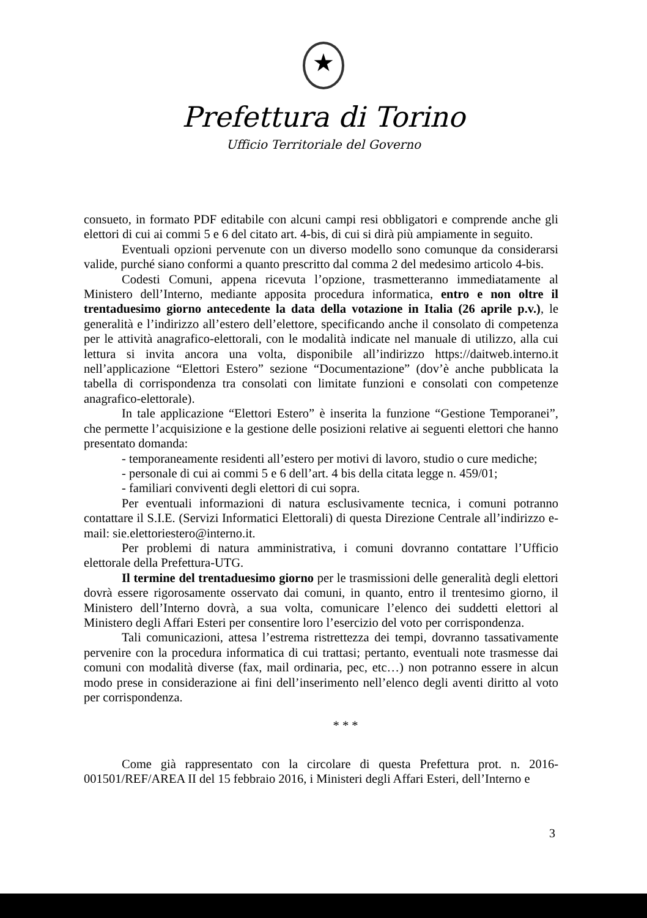★
Prefettura di Torino
Ufficio Territoriale del Governo
consueto, in formato PDF editabile con alcuni campi resi obbligatori e comprende anche gli elettori di cui ai commi 5 e 6 del citato art. 4-bis, di cui si dirà più ampiamente in seguito.
Eventuali opzioni pervenute con un diverso modello sono comunque da considerarsi valide, purché siano conformi a quanto prescritto dal comma 2 del medesimo articolo 4-bis.
Codesti Comuni, appena ricevuta l’opzione, trasmetteranno immediatamente al Ministero dell’Interno, mediante apposita procedura informatica, entro e non oltre il trentaduesimo giorno antecedente la data della votazione in Italia (26 aprile p.v.), le generalità e l’indirizzo all’estero dell’elettore, specificando anche il consolato di competenza per le attività anagrafico-elettorali, con le modalità indicate nel manuale di utilizzo, alla cui lettura si invita ancora una volta, disponibile all’indirizzo https://daitweb.interno.it nell’applicazione “Elettori Estero” sezione “Documentazione” (dov’è anche pubblicata la tabella di corrispondenza tra consolati con limitate funzioni e consolati con competenze anagrafico-elettorale).
In tale applicazione “Elettori Estero” è inserita la funzione “Gestione Temporanei”, che permette l’acquisizione e la gestione delle posizioni relative ai seguenti elettori che hanno presentato domanda:
- temporaneamente residenti all’estero per motivi di lavoro, studio o cure mediche;
- personale di cui ai commi 5 e 6 dell’art. 4 bis della citata legge n. 459/01;
- familiari conviventi degli elettori di cui sopra.
Per eventuali informazioni di natura esclusivamente tecnica, i comuni potranno contattare il S.I.E. (Servizi Informatici Elettorali) di questa Direzione Centrale all’indirizzo e-mail: sie.elettoriestero@interno.it.
Per problemi di natura amministrativa, i comuni dovranno contattare l’Ufficio elettorale della Prefettura-UTG.
Il termine del trentaduesimo giorno per le trasmissioni delle generalità degli elettori dovrà essere rigorosamente osservato dai comuni, in quanto, entro il trentesimo giorno, il Ministero dell’Interno dovrà, a sua volta, comunicare l’elenco dei suddetti elettori al Ministero degli Affari Esteri per consentire loro l’esercizio del voto per corrispondenza.
Tali comunicazioni, attesa l’estrema ristrettezza dei tempi, dovranno tassativamente pervenire con la procedura informatica di cui trattasi; pertanto, eventuali note trasmesse dai comuni con modalità diverse (fax, mail ordinaria, pec, etc…) non potranno essere in alcun modo prese in considerazione ai fini dell’inserimento nell’elenco degli aventi diritto al voto per corrispondenza.
* * *
Come già rappresentato con la circolare di questa Prefettura prot. n. 2016-001501/REF/AREA II del 15 febbraio 2016, i Ministeri degli Affari Esteri, dell’Interno e
3